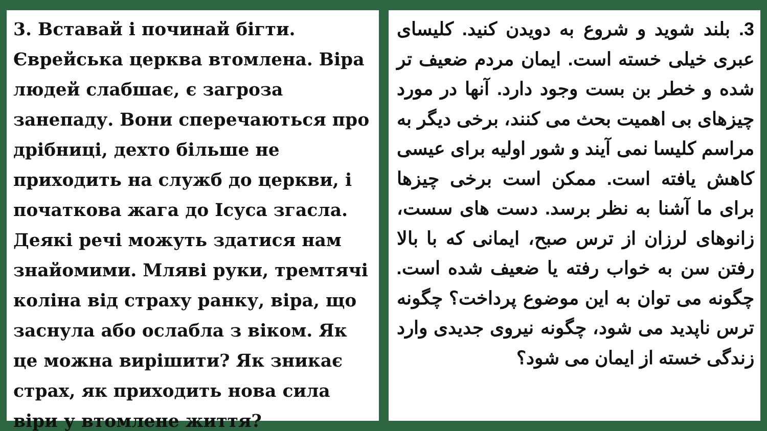3. Вставай і починай бігти. Єврейська церква втомлена. Віра людей слабшає, є загроза занепаду. Вони сперечаються про дрібниці, дехто більше не приходить на служб до церкви, і початкова жага до Ісуса згасла. Деякі речі можуть здатися нам знайомими. Мляві руки, тремтячі коліна від страху ранку, віра, що заснула або ослабла з віком. Як це можна вирішити? Як зникає страх, як приходить нова сила віри у втомлене життя?
3. بلند شوید و شروع به دویدن کنید. کلیسای عبری خیلی خسته است. ایمان مردم ضعیف تر شده و خطر بن بست وجود دارد. آنها در مورد چیزهای بی اهمیت بحث می کنند، برخی دیگر به مراسم کلیسا نمی آیند و شور اولیه برای عیسی کاهش یافته است. ممکن است برخی چیزها برای ما آشنا به نظر برسد. دست های سست، زانوهای لرزان از ترس صبح، ایمانی که با بالا رفتن سن به خواب رفته یا ضعیف شده است. چگونه می توان به این موضوع پرداخت؟ چگونه ترس ناپدید می شود، چگونه نیروی جدیدی وارد زندگی خسته از ایمان می شود؟